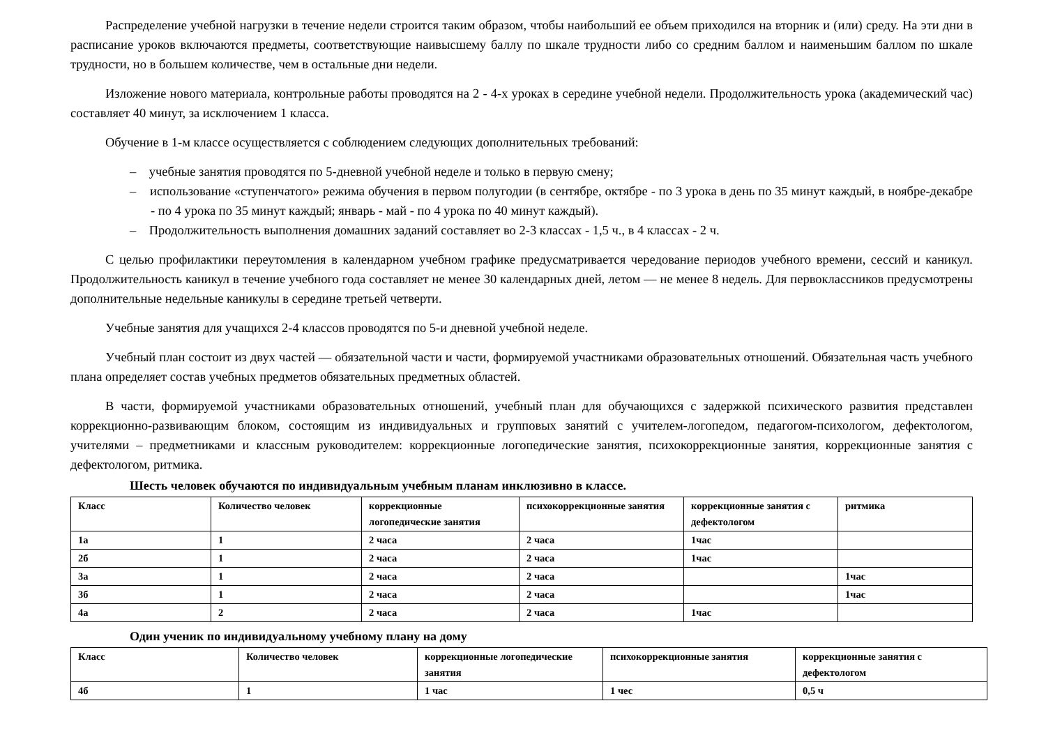Распределение учебной нагрузки в течение недели строится таким образом, чтобы наибольший ее объем приходился на вторник и (или) среду. На эти дни в расписание уроков включаются предметы, соответствующие наивысшему баллу по шкале трудности либо со средним баллом и наименьшим баллом по шкале трудности, но в большем количестве, чем в остальные дни недели.
Изложение нового материала, контрольные работы проводятся на 2 - 4-х уроках в середине учебной недели. Продолжительность урока (академический час) составляет 40 минут, за исключением 1 класса.
Обучение в 1-м классе осуществляется с соблюдением следующих дополнительных требований:
– учебные занятия проводятся по 5-дневной учебной неделе и только в первую смену;
– использование «ступенчатого» режима обучения в первом полугодии (в сентябре, октябре - по 3 урока в день по 35 минут каждый, в ноябре-декабре - по 4 урока по 35 минут каждый; январь - май - по 4 урока по 40 минут каждый).
– Продолжительность выполнения домашних заданий составляет во 2-3 классах - 1,5 ч., в 4 классах - 2 ч.
С целью профилактики переутомления в календарном учебном графике предусматривается чередование периодов учебного времени, сессий и каникул. Продолжительность каникул в течение учебного года составляет не менее 30 календарных дней, летом — не менее 8 недель. Для первоклассников предусмотрены дополнительные недельные каникулы в середине третьей четверти.
Учебные занятия для учащихся 2-4 классов проводятся по 5-и дневной учебной неделе.
Учебный план состоит из двух частей — обязательной части и части, формируемой участниками образовательных отношений. Обязательная часть учебного плана определяет состав учебных предметов обязательных предметных областей.
В части, формируемой участниками образовательных отношений, учебный план для обучающихся с задержкой психического развития представлен коррекционно-развивающим блоком, состоящим из индивидуальных и групповых занятий с учителем-логопедом, педагогом-психологом, дефектологом, учителями – предметниками и классным руководителем: коррекционные логопедические занятия, психокоррекционные занятия, коррекционные занятия с дефектологом, ритмика.
Шесть человек обучаются по индивидуальным учебным планам инклюзивно в классе.
| Класс | Количество человек | коррекционные логопедические занятия | психокоррекционные занятия | коррекционные занятия с дефектологом | ритмика |
| 1а | 1 | 2 часа | 2 часа | 1час | |
| 2б | 1 | 2 часа | 2 часа | 1час | |
| 3а | 1 | 2 часа | 2 часа | | 1час |
| 3б | 1 | 2 часа | 2 часа | | 1час |
| 4а | 2 | 2 часа | 2 часа | 1час | |
Один ученик по индивидуальному учебному плану на дому
| Класс | Количество человек | коррекционные логопедические занятия | психокоррекционные занятия | коррекционные занятия с дефектологом |
| 4б | 1 | 1 час | 1 чес | 0,5 ч |